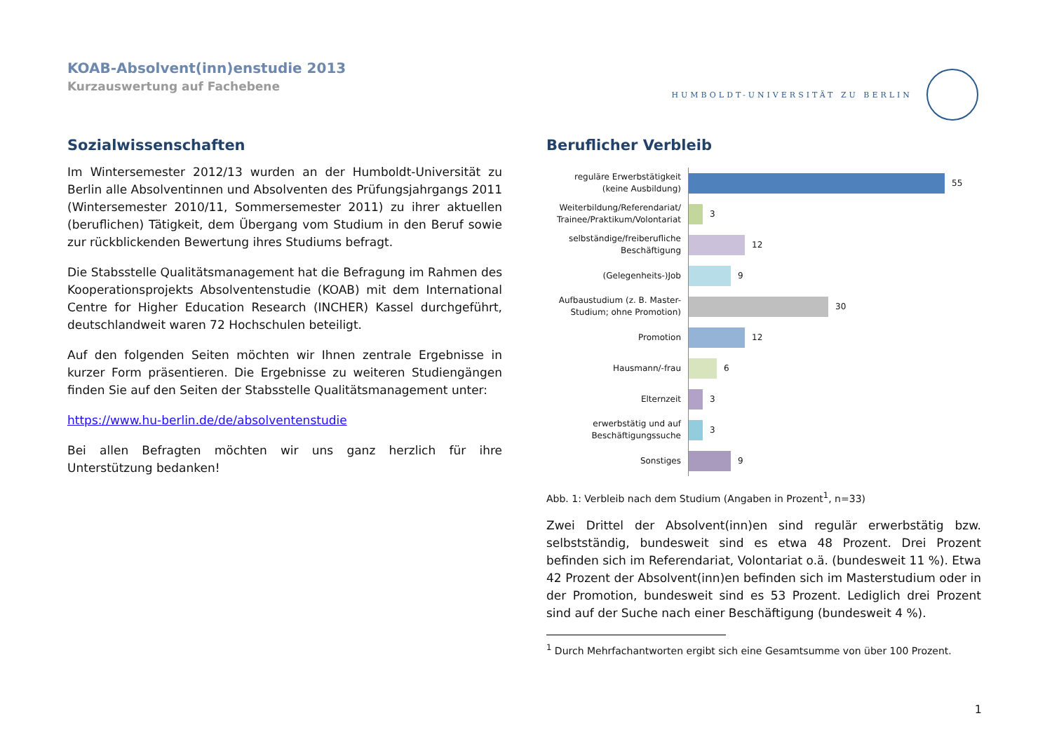KOAB-Absolvent(inn)enstudie 2013
Kurzauswertung auf Fachebene
HUMBOLDT-UNIVERSITÄT ZU BERLIN
Sozialwissenschaften
Im Wintersemester 2012/13 wurden an der Humboldt-Universität zu Berlin alle Absolventinnen und Absolventen des Prüfungsjahrgangs 2011 (Wintersemester 2010/11, Sommersemester 2011) zu ihrer aktuellen (beruflichen) Tätigkeit, dem Übergang vom Studium in den Beruf sowie zur rückblickenden Bewertung ihres Studiums befragt.
Die Stabsstelle Qualitätsmanagement hat die Befragung im Rahmen des Kooperationsprojekts Absolventenstudie (KOAB) mit dem International Centre for Higher Education Research (INCHER) Kassel durchgeführt, deutschlandweit waren 72 Hochschulen beteiligt.
Auf den folgenden Seiten möchten wir Ihnen zentrale Ergebnisse in kurzer Form präsentieren. Die Ergebnisse zu weiteren Studiengängen finden Sie auf den Seiten der Stabsstelle Qualitätsmanagement unter:
https://www.hu-berlin.de/de/absolventenstudie
Bei allen Befragten möchten wir uns ganz herzlich für ihre Unterstützung bedanken!
Beruflicher Verbleib
reguläre Erwerbstätigkeit
(keine Ausbildung)
55
Weiterbildung/Referendariat/
Trainee/Praktikum/Volontariat
3
selbständige/freiberufliche
Beschäftigung
12
(Gelegenheits-)Job
9
Aufbaustudium (z. B. Master-
Studium; ohne Promotion)
30
Promotion
12
Hausmann/-frau
6
Elternzeit
3
erwerbstätig und auf
Beschäftigungssuche
3
Sonstiges
9
Abb. 1: Verbleib nach dem Studium (Angaben in Prozent<sup>1</sup>, n=33)
Zwei Drittel der Absolvent(inn)en sind regulär erwerbstätig bzw. selbstständig, bundesweit sind es etwa 48 Prozent. Drei Prozent befinden sich im Referendariat, Volontariat o.ä. (bundesweit 11 %). Etwa 42 Prozent der Absolvent(inn)en befinden sich im Masterstudium oder in der Promotion, bundesweit sind es 53 Prozent. Lediglich drei Prozent sind auf der Suche nach einer Beschäftigung (bundesweit 4 %).
<sup>1</sup> Durch Mehrfachantworten ergibt sich eine Gesamtsumme von über 100 Prozent.
1